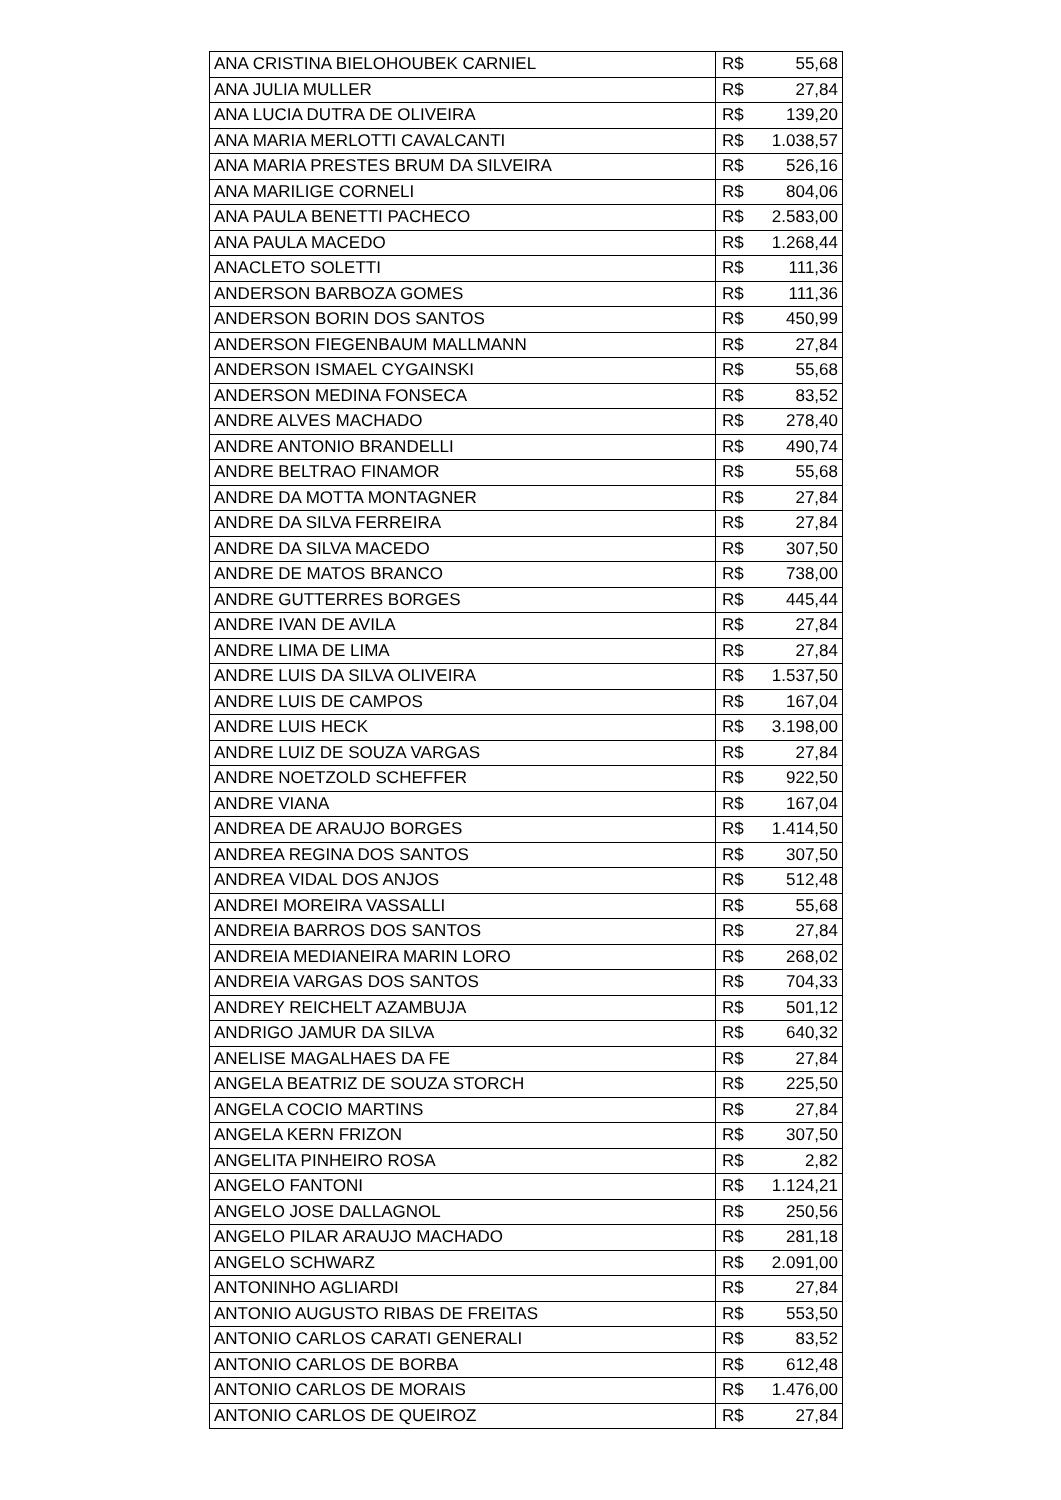| ANA CRISTINA BIELOHOUBEK CARNIEL | R$ | 55,68 |
| ANA JULIA MULLER | R$ | 27,84 |
| ANA LUCIA DUTRA DE OLIVEIRA | R$ | 139,20 |
| ANA MARIA MERLOTTI CAVALCANTI | R$ | 1.038,57 |
| ANA MARIA PRESTES BRUM DA SILVEIRA | R$ | 526,16 |
| ANA MARILIGE CORNELI | R$ | 804,06 |
| ANA PAULA BENETTI PACHECO | R$ | 2.583,00 |
| ANA PAULA MACEDO | R$ | 1.268,44 |
| ANACLETO SOLETTI | R$ | 111,36 |
| ANDERSON BARBOZA GOMES | R$ | 111,36 |
| ANDERSON BORIN DOS SANTOS | R$ | 450,99 |
| ANDERSON FIEGENBAUM MALLMANN | R$ | 27,84 |
| ANDERSON ISMAEL CYGAINSKI | R$ | 55,68 |
| ANDERSON MEDINA FONSECA | R$ | 83,52 |
| ANDRE ALVES MACHADO | R$ | 278,40 |
| ANDRE ANTONIO BRANDELLI | R$ | 490,74 |
| ANDRE BELTRAO FINAMOR | R$ | 55,68 |
| ANDRE DA MOTTA MONTAGNER | R$ | 27,84 |
| ANDRE DA SILVA FERREIRA | R$ | 27,84 |
| ANDRE DA SILVA MACEDO | R$ | 307,50 |
| ANDRE DE MATOS BRANCO | R$ | 738,00 |
| ANDRE GUTTERRES BORGES | R$ | 445,44 |
| ANDRE IVAN DE AVILA | R$ | 27,84 |
| ANDRE LIMA DE LIMA | R$ | 27,84 |
| ANDRE LUIS DA SILVA OLIVEIRA | R$ | 1.537,50 |
| ANDRE LUIS DE CAMPOS | R$ | 167,04 |
| ANDRE LUIS HECK | R$ | 3.198,00 |
| ANDRE LUIZ DE SOUZA VARGAS | R$ | 27,84 |
| ANDRE NOETZOLD SCHEFFER | R$ | 922,50 |
| ANDRE VIANA | R$ | 167,04 |
| ANDREA DE ARAUJO BORGES | R$ | 1.414,50 |
| ANDREA REGINA DOS SANTOS | R$ | 307,50 |
| ANDREA VIDAL DOS ANJOS | R$ | 512,48 |
| ANDREI MOREIRA VASSALLI | R$ | 55,68 |
| ANDREIA BARROS DOS SANTOS | R$ | 27,84 |
| ANDREIA MEDIANEIRA MARIN LORO | R$ | 268,02 |
| ANDREIA VARGAS DOS SANTOS | R$ | 704,33 |
| ANDREY REICHELT AZAMBUJA | R$ | 501,12 |
| ANDRIGO JAMUR DA SILVA | R$ | 640,32 |
| ANELISE MAGALHAES DA FE | R$ | 27,84 |
| ANGELA BEATRIZ DE SOUZA STORCH | R$ | 225,50 |
| ANGELA COCIO MARTINS | R$ | 27,84 |
| ANGELA KERN FRIZON | R$ | 307,50 |
| ANGELITA PINHEIRO ROSA | R$ | 2,82 |
| ANGELO FANTONI | R$ | 1.124,21 |
| ANGELO JOSE DALLAGNOL | R$ | 250,56 |
| ANGELO PILAR ARAUJO MACHADO | R$ | 281,18 |
| ANGELO SCHWARZ | R$ | 2.091,00 |
| ANTONINHO AGLIARDI | R$ | 27,84 |
| ANTONIO AUGUSTO RIBAS DE FREITAS | R$ | 553,50 |
| ANTONIO CARLOS CARATI GENERALI | R$ | 83,52 |
| ANTONIO CARLOS DE BORBA | R$ | 612,48 |
| ANTONIO CARLOS DE MORAIS | R$ | 1.476,00 |
| ANTONIO CARLOS DE QUEIROZ | R$ | 27,84 |